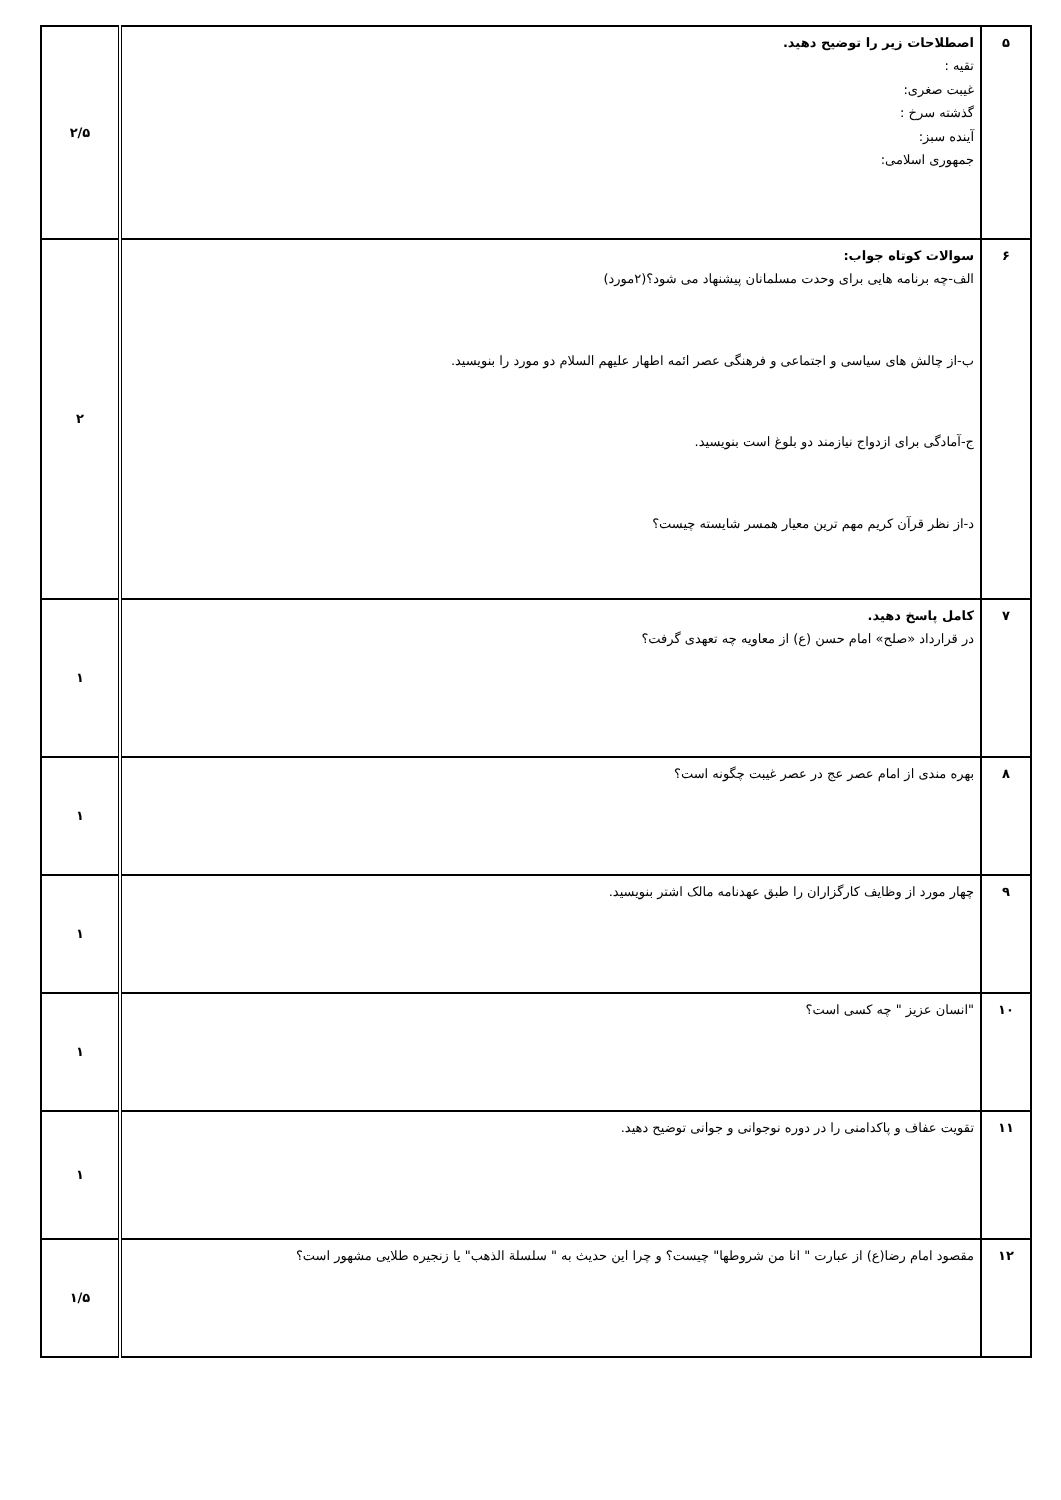| ۵ | اصطلاحات زیر را توضیح دهید. تقیه : غیبت صغری: گذشته سرخ : آینده سبز: جمهوری اسلامی: | ۲/۵ |
| ۶ | سوالات کوتاه جواب: الف-چه برنامه هایی برای وحدت مسلمانان پیشنهاد می شود؟(۲مورد) ب-از چالش های سیاسی و اجتماعی و فرهنگی عصر ائمه اطهار علیهم السلام دو مورد را بنویسید. ج-آمادگی برای ازدواج نیازمند دو بلوغ است بنویسید. د-از نظر قرآن کریم مهم ترین معیار همسر شایسته چیست؟ | ۲ |
| ۷ | کامل پاسخ دهید. در قرارداد «صلح» امام حسن (ع) از معاویه چه تعهدی گرفت؟ | ۱ |
| ۸ | بهره مندی از امام عصر عج در عصر غیبت چگونه است؟ | ۱ |
| ۹ | چهار مورد از وظایف کارگزاران را طبق عهدنامه مالک اشتر بنویسید. | ۱ |
| ۱۰ | "انسان عزیز " چه کسی است؟ | ۱ |
| ۱۱ | تقویت عفاف و پاکدامنی را در دوره نوجوانی و جوانی توضیح دهید. | ۱ |
| ۱۲ | مقصود امام رضا(ع) از عبارت " انا من شروطها" چیست؟ و چرا این حدیث به " سلسلة الذهب" یا زنجیره طلایی مشهور است؟ | ۱/۵ |